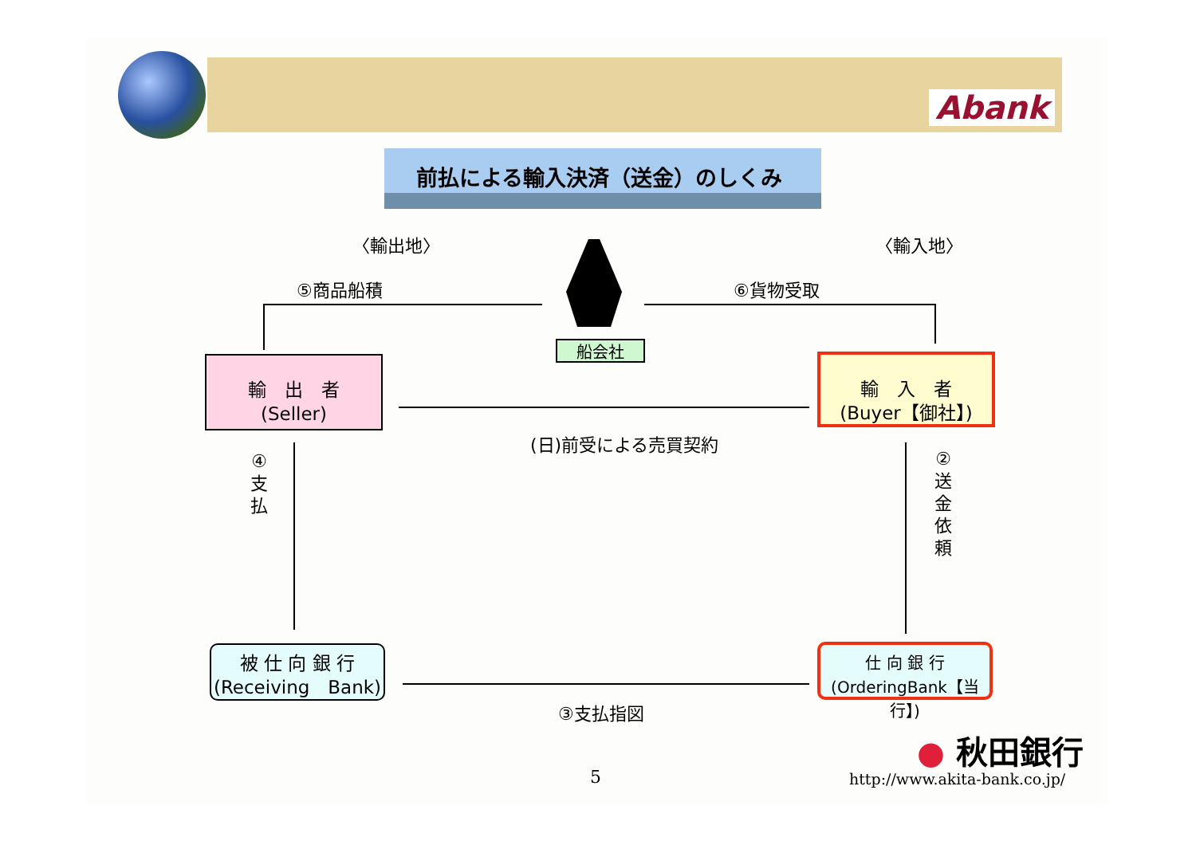Abank
前払による輸入決済（送金）のしくみ
〈輸出地〉 〈輸入地〉
⑤商品船積 ⑥貨物受取
船会社
輸　出　者
(Seller)
輸　入　者
(Buyer【御社】)
(日)前受による売買契約
④
支
払
②
送
金
依
頼
被 仕 向 銀 行
(Receiving　Bank)
仕 向 銀 行
(OrderingBank【当行】)
③支払指図
5
● 秋田銀行
http://www.akita-bank.co.jp/